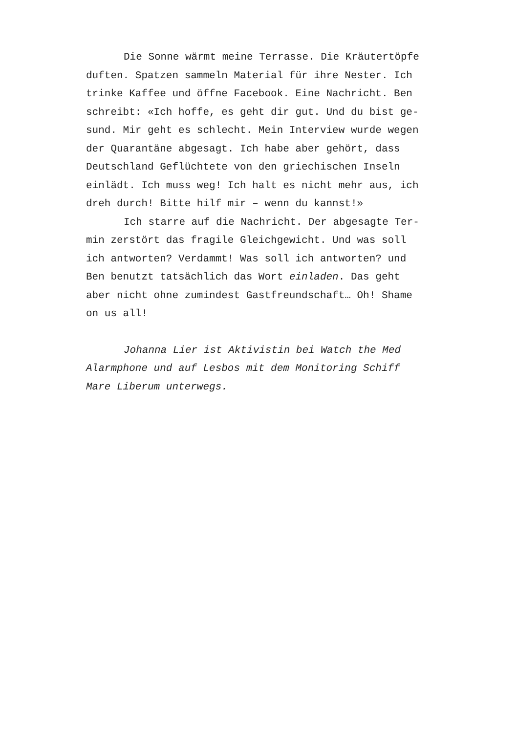Die Sonne wärmt meine Terrasse. Die Kräutertöpfe duften. Spatzen sammeln Material für ihre Nester. Ich trinke Kaffee und öffne Facebook. Eine Nachricht. Ben schreibt: «Ich hoffe, es geht dir gut. Und du bist ge- sund. Mir geht es schlecht. Mein Interview wurde wegen der Quarantäne abgesagt. Ich habe aber gehört, dass Deutschland Geflüchtete von den griechischen Inseln einlädt. Ich muss weg! Ich halt es nicht mehr aus, ich dreh durch! Bitte hilf mir – wenn du kannst!»
Ich starre auf die Nachricht. Der abgesagte Ter- min zerstört das fragile Gleichgewicht. Und was soll ich antworten? Verdammt! Was soll ich antworten? und Ben benutzt tatsächlich das Wort einladen. Das geht aber nicht ohne zumindest Gastfreundschaft… Oh! Shame on us all!
Johanna Lier ist Aktivistin bei Watch the Med Alarmphone und auf Lesbos mit dem Monitoring Schiff Mare Liberum unterwegs.